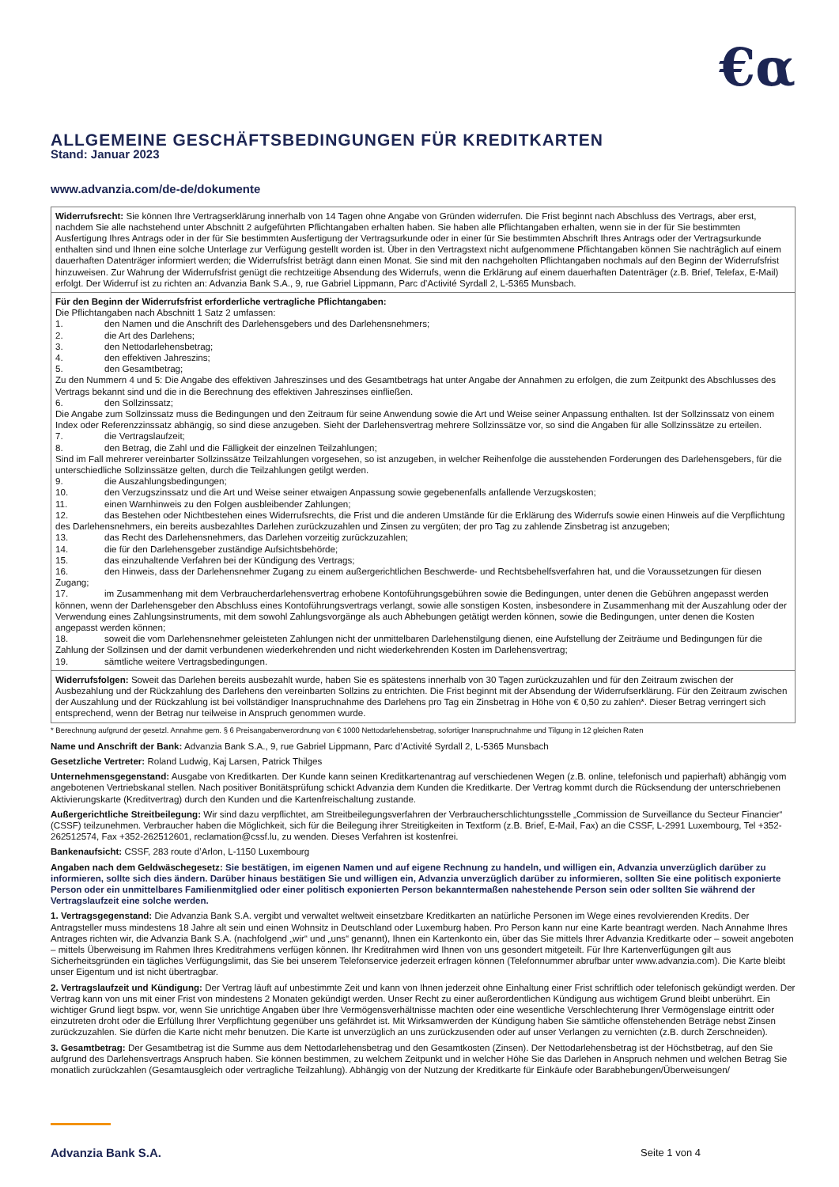€α
ALLGEMEINE GESCHÄFTSBEDINGUNGEN FÜR KREDITKARTEN
Stand: Januar 2023
www.advanzia.com/de-de/dokumente
| Widerrufsrecht: Sie können Ihre Vertragserklärung innerhalb von 14 Tagen ohne Angabe von Gründen widerrufen. Die Frist beginnt nach Abschluss des Vertrags, aber erst, nachdem Sie alle nachstehend unter Abschnitt 2 aufgeführten Pflichtangaben erhalten haben. Sie haben alle Pflichtangaben erhalten, wenn sie in der für Sie bestimmten Ausfertigung Ihres Antrags oder in der für Sie bestimmten Ausfertigung der Vertragsurkunde oder in einer für Sie bestimmten Abschrift Ihres Antrags oder der Vertragsurkunde enthalten sind und Ihnen eine solche Unterlage zur Verfügung gestellt worden ist. Über in den Vertragstext nicht aufgenommene Pflichtangaben können Sie nachträglich auf einem dauerhaften Datenträger informiert werden; die Widerrufsfrist beträgt dann einen Monat. Sie sind mit den nachgeholten Pflichtangaben nochmals auf den Beginn der Widerrufsfrist hinzuweisen. Zur Wahrung der Widerrufsfrist genügt die rechtzeitige Absendung des Widerrufs, wenn die Erklärung auf einem dauerhaften Datenträger (z.B. Brief, Telefax, E-Mail) erfolgt. Der Widerruf ist zu richten an: Advanzia Bank S.A., 9, rue Gabriel Lippmann, Parc d’Activité Syrdall 2, L-5365 Munsbach. |
| Für den Beginn der Widerrufsfrist erforderliche vertragliche Pflichtangaben: Die Pflichtangaben nach Abschnitt 1 Satz 2 umfassen: 1. den Namen und die Anschrift des Darlehensgebers und des Darlehensnehmers; 2. die Art des Darlehens; 3. den Nettodarlehensbetrag; 4. den effektiven Jahreszins; 5. den Gesamtbetrag; Zu den Nummern 4 und 5: Die Angabe des effektiven Jahreszinses und des Gesamtbetrags hat unter Angabe der Annahmen zu erfolgen, die zum Zeitpunkt des Abschlusses des Vertrags bekannt sind und die in die Berechnung des effektiven Jahreszinses einfließen. 6. den Sollzinssatz; Die Angabe zum Sollzinssatz muss die Bedingungen und den Zeitraum für seine Anwendung sowie die Art und Weise seiner Anpassung enthalten. Ist der Sollzinssatz von einem Index oder Referenzzinssatz abhängig, so sind diese anzugeben. Sieht der Darlehensvertrag mehrere Sollzinssätze vor, so sind die Angaben für alle Sollzinssätze zu erteilen. 7. die Vertragslaufzeit; 8. den Betrag, die Zahl und die Fälligkeit der einzelnen Teilzahlungen; Sind im Fall mehrerer vereinbarter Sollzinssätze Teilzahlungen vorgesehen, so ist anzugeben, in welcher Reihenfolge die ausstehenden Forderungen des Darlehensgebers, für die unterschiedliche Sollzinssätze gelten, durch die Teilzahlungen getilgt werden. 9. die Auszahlungsbedingungen; 10. den Verzugszinssatz und die Art und Weise seiner etwaigen Anpassung sowie gegebenenfalls anfallende Verzugskosten; 11. einen Warnhinweis zu den Folgen ausbleibender Zahlungen; 12. das Bestehen oder Nichtbestehen eines Widerrufsrechts, die Frist und die anderen Umstände für die Erklärung des Widerrufs sowie einen Hinweis auf die Verpflichtung des Darlehensnehmers, ein bereits ausbezahltes Darlehen zurückzuzahlen und Zinsen zu vergüten; der pro Tag zu zahlende Zinsbetrag ist anzugeben; 13. das Recht des Darlehensnehmers, das Darlehen vorzeitig zurückzuzahlen; 14. die für den Darlehensgeber zuständige Aufsichtsbehörde; 15. das einzuhaltende Verfahren bei der Kündigung des Vertrags; 16. den Hinweis, dass der Darlehensnehmer Zugang zu einem außergerichtlichen Beschwerde- und Rechtsbehelfsverfahren hat, und die Voraussetzungen für diesen Zugang; 17. im Zusammenhang mit dem Verbraucherdarlehensvertrag erhobene Kontoführungsgebühren sowie die Bedingungen, unter denen die Gebühren angepasst werden können, wenn der Darlehensgeber den Abschluss eines Kontoführungsvertrags verlangt, sowie alle sonstigen Kosten, insbesondere in Zusammenhang mit der Auszahlung oder der Verwendung eines Zahlungsinstruments, mit dem sowohl Zahlungsvorgänge als auch Abhebungen getätigt werden können, sowie die Bedingungen, unter denen die Kosten angepasst werden können; 18. soweit die vom Darlehensnehmer geleisteten Zahlungen nicht der unmittelbaren Darlehenstilgung dienen, eine Aufstellung der Zeiträume und Bedingungen für die Zahlung der Sollzinsen und der damit verbundenen wiederkehrenden und nicht wiederkehrenden Kosten im Darlehensvertrag; 19. sämtliche weitere Vertragsbedingungen. |
| Widerrufsfolgen: Soweit das Darlehen bereits ausbezahlt wurde, haben Sie es spätestens innerhalb von 30 Tagen zurückzuzahlen und für den Zeitraum zwischen der Ausbezahlung und der Rückzahlung des Darlehens den vereinbarten Sollzins zu entrichten. Die Frist beginnt mit der Absendung der Widerrufserklärung. Für den Zeitraum zwischen der Auszahlung und der Rückzahlung ist bei vollständiger Inanspruchnahme des Darlehens pro Tag ein Zinsbetrag in Höhe von € 0,50 zu zahlen*. Dieser Betrag verringert sich entsprechend, wenn der Betrag nur teilweise in Anspruch genommen wurde. |
* Berechnung aufgrund der gesetzl. Annahme gem. § 6 Preisangabenverordnung von € 1000 Nettodarlehensbetrag, sofortiger Inanspruchnahme und Tilgung in 12 gleichen Raten
Name und Anschrift der Bank: Advanzia Bank S.A., 9, rue Gabriel Lippmann, Parc d’Activité Syrdall 2, L-5365 Munsbach
Gesetzliche Vertreter: Roland Ludwig, Kaj Larsen, Patrick Thilges
Unternehmensgegenstand: Ausgabe von Kreditkarten. Der Kunde kann seinen Kreditkartenantrag auf verschiedenen Wegen (z.B. online, telefonisch und papierhaft) abhängig vom angebotenen Vertriebskanal stellen. Nach positiver Bonitätsprüfung schickt Advanzia dem Kunden die Kreditkarte. Der Vertrag kommt durch die Rücksendung der unterschriebenen Aktivierungskarte (Kreditvertrag) durch den Kunden und die Kartenfreischaltung zustande.
Außergerichtliche Streitbeilegung: Wir sind dazu verpflichtet, am Streitbeilegungsverfahren der Verbraucherschlichtungsstelle „Commission de Surveillance du Secteur Financier“ (CSSF) teilzunehmen. Verbraucher haben die Möglichkeit, sich für die Beilegung ihrer Streitigkeiten in Textform (z.B. Brief, E-Mail, Fax) an die CSSF, L-2991 Luxembourg, Tel +352-262512574, Fax +352-262512601, reclamation@cssf.lu, zu wenden. Dieses Verfahren ist kostenfrei.
Bankenaufsicht: CSSF, 283 route d’Arlon, L-1150 Luxembourg
Angaben nach dem Geldwäschegesetz: Sie bestätigen, im eigenen Namen und auf eigene Rechnung zu handeln, und willigen ein, Advanzia unverzüglich darüber zu informieren, sollte sich dies ändern. Darüber hinaus bestätigen Sie und willigen ein, Advanzia unverzüglich darüber zu informieren, sollten Sie eine politisch exponierte Person oder ein unmittelbares Familienmitglied oder einer politisch exponierten Person bekanntermaßen nahestehende Person sein oder sollten Sie während der Vertragslaufzeit eine solche werden.
1. Vertragsgegenstand: Die Advanzia Bank S.A. vergibt und verwaltet weltweit einsetzbare Kreditkarten an natürliche Personen im Wege eines revolvierenden Kredits. Der Antragsteller muss mindestens 18 Jahre alt sein und einen Wohnsitz in Deutschland oder Luxemburg haben. Pro Person kann nur eine Karte beantragt werden. Nach Annahme Ihres Antrages richten wir, die Advanzia Bank S.A. (nachfolgend „wir“ und „uns“ genannt), Ihnen ein Kartenkonto ein, über das Sie mittels Ihrer Advanzia Kreditkarte oder – soweit angeboten – mittels Überweisung im Rahmen Ihres Kreditrahmens verfügen können. Ihr Kreditrahmen wird Ihnen von uns gesondert mitgeteilt. Für Ihre Kartenverfügungen gilt aus Sicherheitsgründen ein tägliches Verfügungslimit, das Sie bei unserem Telefonservice jederzeit erfragen können (Telefonnummer abrufbar unter www.advanzia.com). Die Karte bleibt unser Eigentum und ist nicht übertragbar.
2. Vertragslaufzeit und Kündigung: Der Vertrag läuft auf unbestimmte Zeit und kann von Ihnen jederzeit ohne Einhaltung einer Frist schriftlich oder telefonisch gekündigt werden. Der Vertrag kann von uns mit einer Frist von mindestens 2 Monaten gekündigt werden. Unser Recht zu einer außerordentlichen Kündigung aus wichtigem Grund bleibt unberührt. Ein wichtiger Grund liegt bspw. vor, wenn Sie unrichtige Angaben über Ihre Vermögensverhältnisse machten oder eine wesentliche Verschlechterung Ihrer Vermögenslage eintritt oder einzutreten droht oder die Erfüllung Ihrer Verpflichtung gegenüber uns gefährdet ist. Mit Wirksamwerden der Kündigung haben Sie sämtliche offenstehenden Beträge nebst Zinsen zurückzuzahlen. Sie dürfen die Karte nicht mehr benutzen. Die Karte ist unverzüglich an uns zurückzusenden oder auf unser Verlangen zu vernichten (z.B. durch Zerschneiden).
3. Gesamtbetrag: Der Gesamtbetrag ist die Summe aus dem Nettodarlehensbetrag und den Gesamtkosten (Zinsen). Der Nettodarlehensbetrag ist der Höchstbetrag, auf den Sie aufgrund des Darlehensvertrags Anspruch haben. Sie können bestimmen, zu welchem Zeitpunkt und in welcher Höhe Sie das Darlehen in Anspruch nehmen und welchen Betrag Sie monatlich zurückzahlen (Gesamtausgleich oder vertragliche Teilzahlung). Abhängig von der Nutzung der Kreditkarte für Einkäufe oder Barabhebungen/Überweisungen/
Advanzia Bank S.A. Seite 1 von 4